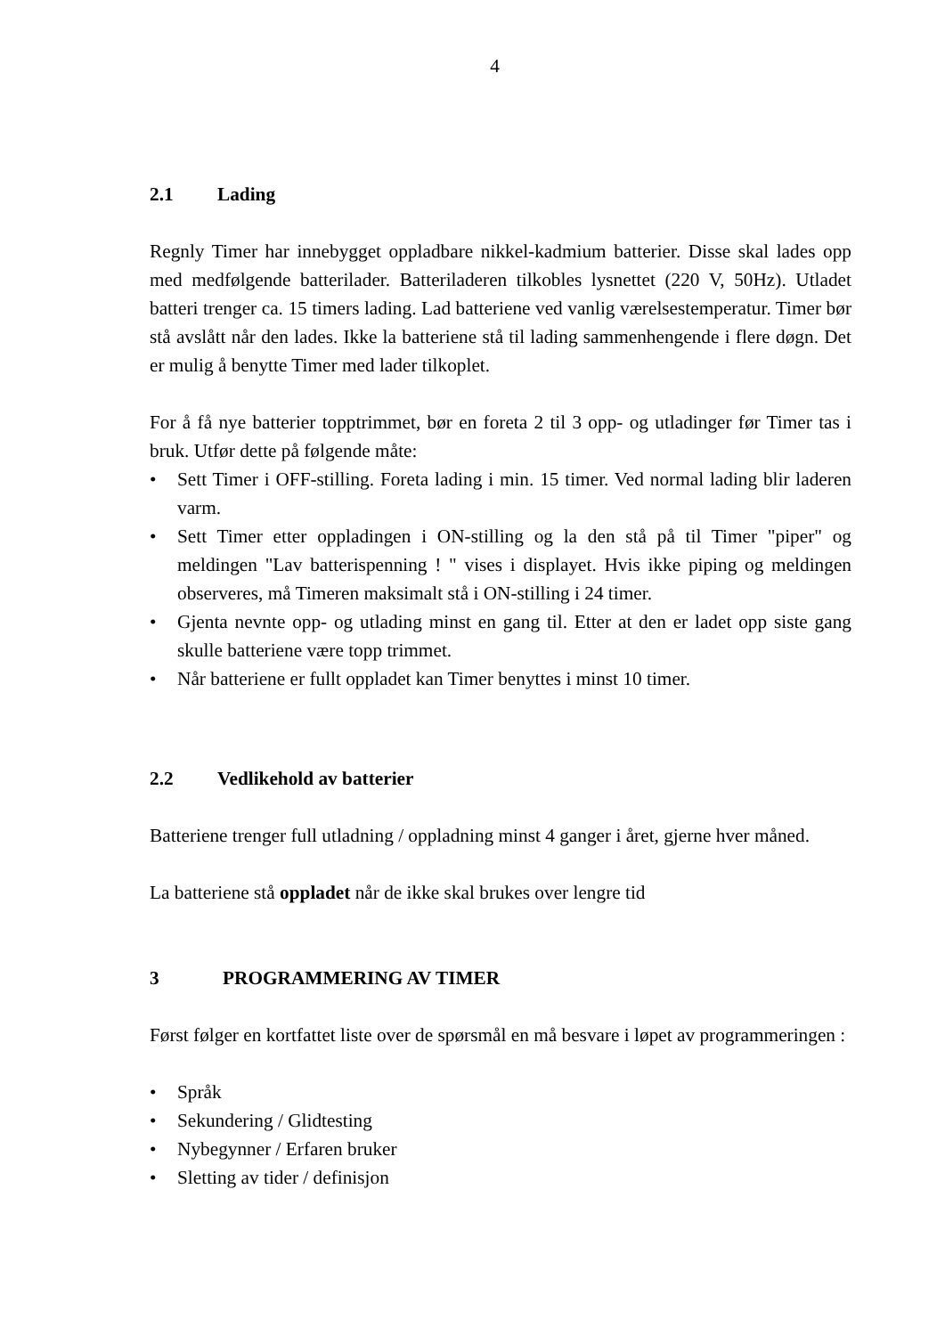4
2.1 Lading
Regnly Timer har innebygget oppladbare nikkel-kadmium batterier. Disse skal lades opp med medfølgende batterilader. Batteriladeren tilkobles lysnettet (220 V, 50Hz). Utladet batteri trenger ca. 15 timers lading. Lad batteriene ved vanlig værelsestemperatur. Timer bør stå avslått når den lades. Ikke la batteriene stå til lading sammenhengende i flere døgn. Det er mulig å benytte Timer med lader tilkoplet.
For å få nye batterier topptrimmet, bør en foreta 2 til 3 opp- og utladinger før Timer tas i bruk. Utfør dette på følgende måte:
• Sett Timer i OFF-stilling. Foreta lading i min. 15 timer. Ved normal lading blir laderen varm.
• Sett Timer etter oppladingen i ON-stilling og la den stå på til Timer "piper" og meldingen "Lav batterispenning ! " vises i displayet. Hvis ikke piping og meldingen observeres, må Timeren maksimalt stå i ON-stilling i 24 timer.
• Gjenta nevnte opp- og utlading minst en gang til. Etter at den er ladet opp siste gang skulle batteriene være topp trimmet.
• Når batteriene er fullt oppladet kan Timer benyttes i minst 10 timer.
2.2 Vedlikehold av batterier
Batteriene trenger full utladning / oppladning minst 4 ganger i året, gjerne hver måned.
La batteriene stå oppladet når de ikke skal brukes over lengre tid
3 PROGRAMMERING AV TIMER
Først følger en kortfattet liste over de spørsmål en må besvare i løpet av programmeringen :
• Språk
• Sekundering / Glidtesting
• Nybegynner / Erfaren bruker
• Sletting av tider / definisjon